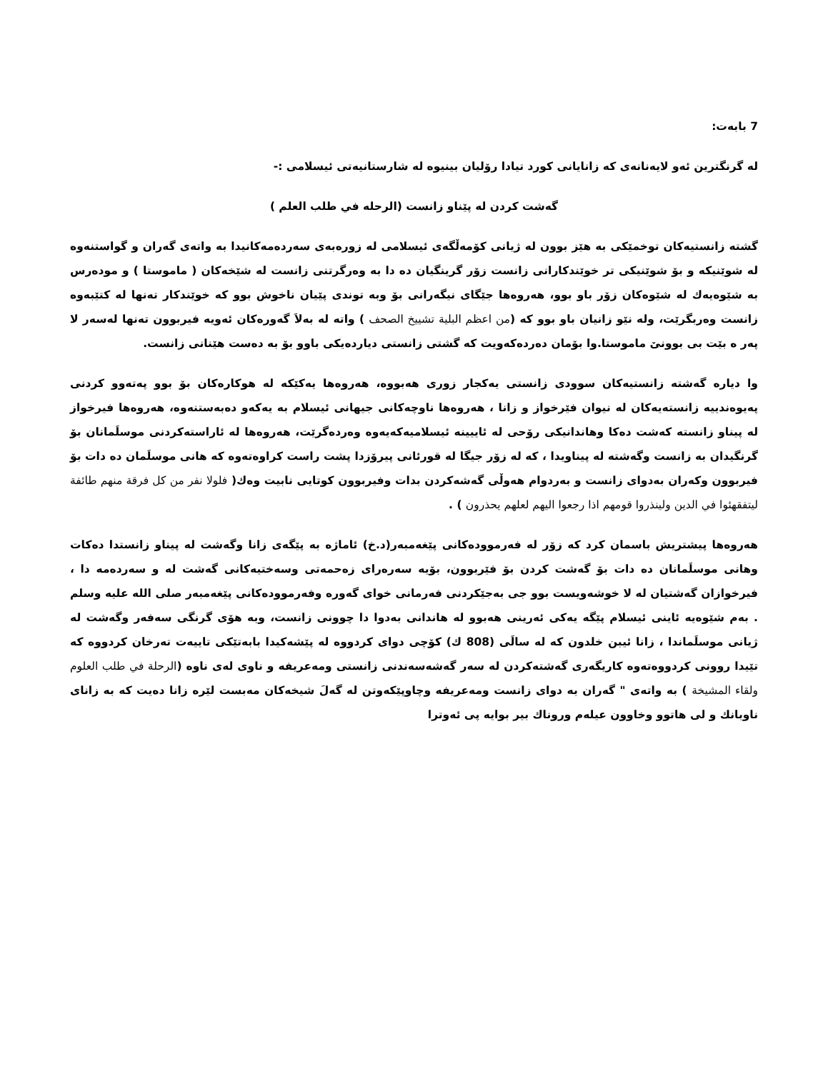7 بابەت:
لە گرنگترین ئەو لایەنانەی کە زانایانی کورد تیادا رۆلیان بینیوە لە شارستانیەتی ئیسلامی :-
گەشت کردن لە پێناو زانست (الرحلە في طلب العلم )
گشتە زانستیەکان توخمێکی بە هێز بوون لە ژیانی کۆمەڵگەی ئیسلامی لە زورەبەی سەردەمەکانیدا بە واتەی گەران و گواستنەوە لە شوێنیکە و بۆ شوێنیکی تر خوێندکارانی زانست زۆر گرینگیان دە دا بە وەرگرتنی زانست لە شێخەکان ( ماموستا ) و مودەرس بە شێوەیەك لە شێوەکان زۆر باو بوو، هەروەها جێگای نیگەرانی بۆ وبە توندی پێیان ناخوش بوو کە خوێندکار تەنها لە کتێبەوە زانست وەربگرێت، ولە نێو زانیان باو بوو کە (من اعظم البلیة تشییخ الصحف ) واتە لە بەلاَ گەورەکان ئەویە فیربوون تەنها لەسەر لا پەر ە بێت بی بوونێ ماموستا.وا بۆمان دەردەکەویت کە گشتی زانستی دیاردەیکی باوو بۆ بە دەست هێنانی زانست.
وا دیارە گەشتە زانستیەکان سوودی زانستی یەکجار زوری هەبووە، هەروەها یەکێکە لە هوکارەکان بۆ بوو پەتەوو کردنی پەیوەندییە زانستەیەکان لە نیوان فێرخواز و زانا ، هەروەها ناوچەکانی جیهانی ئیسلام بە یەکەو دەبەستنەوە، هەروەها فیرخواز لە پیناو زانستە کەشت دەکا وهاندانیکی رۆحی لە ئاییینە ئیسلامیەکەیەوە وەردەگرێت، هەروەها لە ئاراستەکردنی موسلَمانان بۆ گرنگیدان بە زانست وگەشتە لە پیناویدا ، کە لە زۆر جیگا لە قورئانی پیرۆزدا پشت راست کراوەتەوە کە هانی موسلَمان دە دات بۆ فیربوون وکەران بەدوای زانست و بەردوام هەوڵی گەشەکردن بدات وفیربوون کوتایی نابیت وەك( فلولا نفر من کل فرقة منهم طائفة لیتفقهئوا في الدین ولینذروا قومهم اذا رجعوا الیهم لعلهم یحذرون ) .
هەروەها پیشتریش باسمان کرد کە زۆر لە فەرموودەکانی پێغەمبەر(د.خ) ئاماژە بە پێگەی زانا وگەشت لە پیناو زانستدا دەکات وهانی موسلَمانان دە دات بۆ گەشت کردن بۆ فێربوون، بۆیە سەرەرای زەحمەتی وسەختیەکانی گەشت لە و سەردەمە دا ، فیرخوازان گەشتیان لە لا خوشەویست بوو جی بەجێکردنی فەرمانی خوای گەورە وفەرموودەکانی پێغەمبەر صلی اللە علیە وسلم . بەم شێوەیە ئاینی ئیسلام پێگە یەکی ئەرینی هەبوو لە هاندانی بەدوا دا چوونی زانست، وبە هۆی گرنگی سەفەر وگەشت لە ژیانی موسلَماندا ، زانا ئیبن خلدون کە لە سالَی (808 ك) کۆچی دوای کردووە لە پێشەکیدا بابەتێکی تاییەت تەرخان کردووە کە تێیدا روونی کردووەتەوە کاریگەری گەشتەکردن لە سەر گەشەسەندنی زانستی ومەعریفە و ناوی لەی ناوە (الرحلة في طلب العلوم ولقاء المشیخة ) بە واتەی " گەران بە دوای زانست ومەعریفە وچاوپێکەوتن لە گەلَ شیخەکان مەبست لێرە زانا دەیت کە بە زانای ناوبانك و لی هاتوو وخاوون عیلەم وروناك بیر بوایە پی ئەوترا